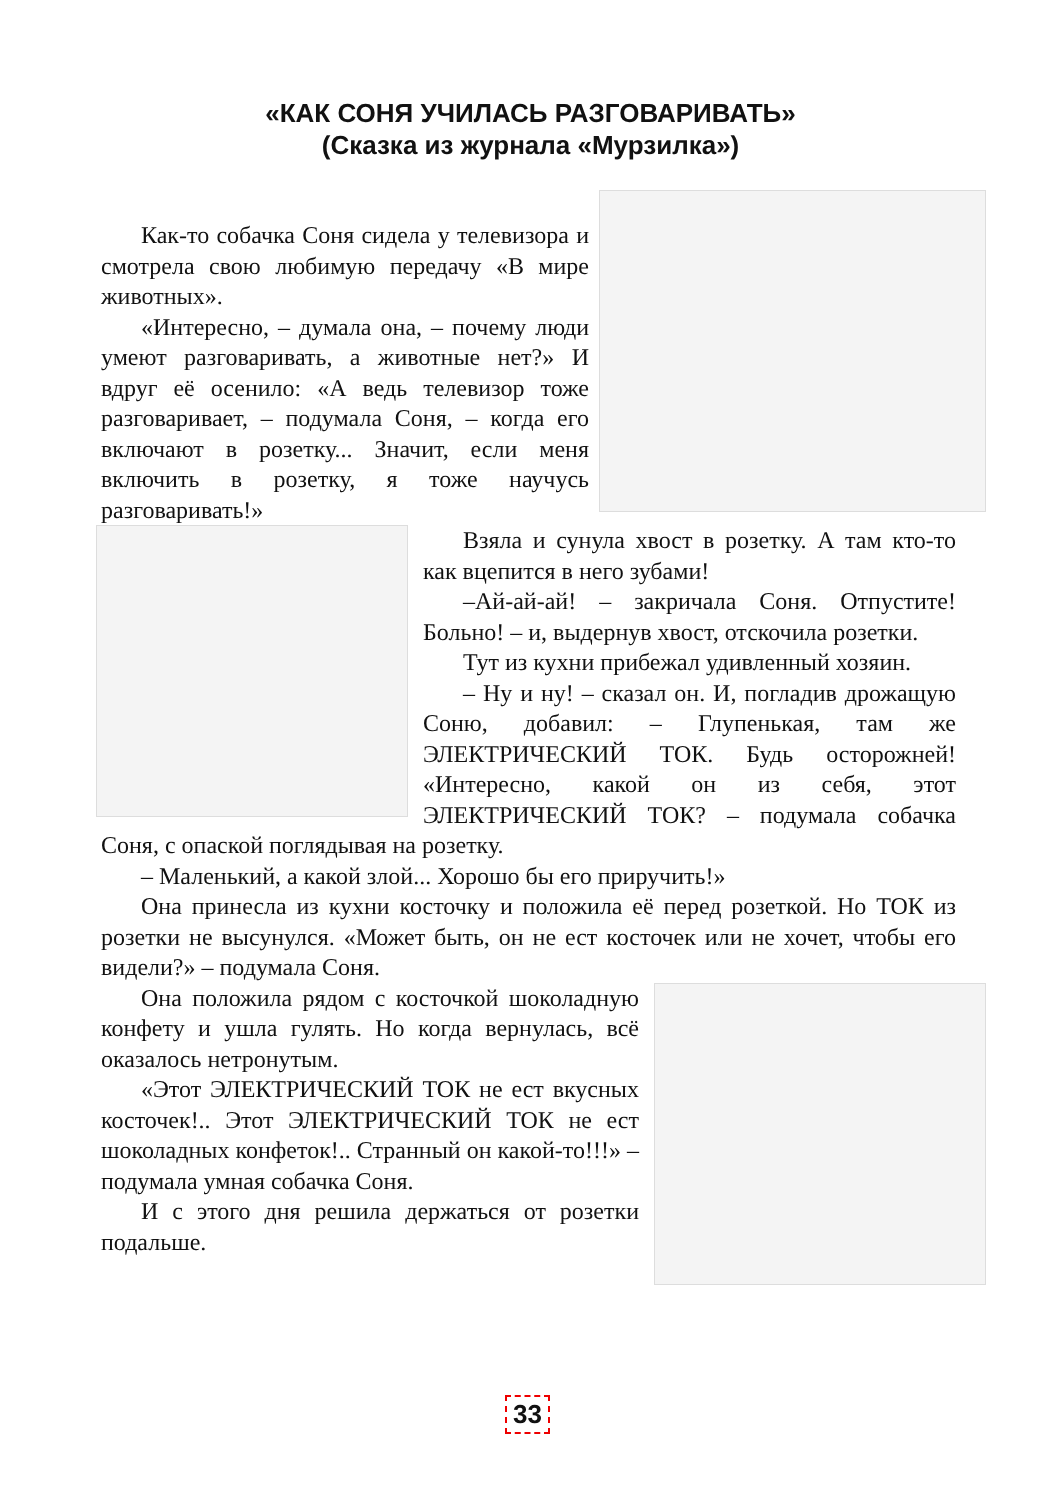«КАК СОНЯ УЧИЛАСЬ РАЗГОВАРИВАТЬ»
(Сказка из журнала «Мурзилка»)
Как-то собачка Соня сидела у телевизора и смотрела свою любимую передачу «В мире животных».
«Интересно, – думала она, – почему люди умеют разговаривать, а животные нет?» И вдруг её осенило: «А ведь телевизор тоже разговаривает, – подумала Соня, – когда его включают в розетку... Значит, если меня включить в розетку, я тоже научусь разговаривать!»
Взяла и сунула хвост в розетку. А там кто-то как вцепится в него зубами!
–Ай-ай-ай! – закричала Соня. Отпустите! Больно! – и, выдернув хвост, отскочила розетки.
Тут из кухни прибежал удивленный хозяин.
– Ну и ну! – сказал он. И, погладив дрожащую Соню, добавил: – Глупенькая, там же ЭЛЕКТРИЧЕСКИЙ ТОК. Будь осторожней! «Интересно, какой он из себя, этот ЭЛЕКТРИЧЕСКИЙ ТОК? – подумала собачка Соня, с опаской поглядывая на розетку.
– Маленький, а какой злой... Хорошо бы его приручить!»
Она принесла из кухни косточку и положила её перед розеткой. Но ТОК из розетки не высунулся. «Может быть, он не ест косточек или не хочет, чтобы его видели?» – подумала Соня.
Она положила рядом с косточкой шоколадную конфету и ушла гулять. Но когда вернулась, всё оказалось нетронутым.
«Этот ЭЛЕКТРИЧЕСКИЙ ТОК не ест вкусных косточек!.. Этот ЭЛЕКТРИЧЕСКИЙ ТОК не ест шоколадных конфеток!.. Странный он какой-то!!!» – подумала умная собачка Соня.
И с этого дня решила держаться от розетки подальше.
33